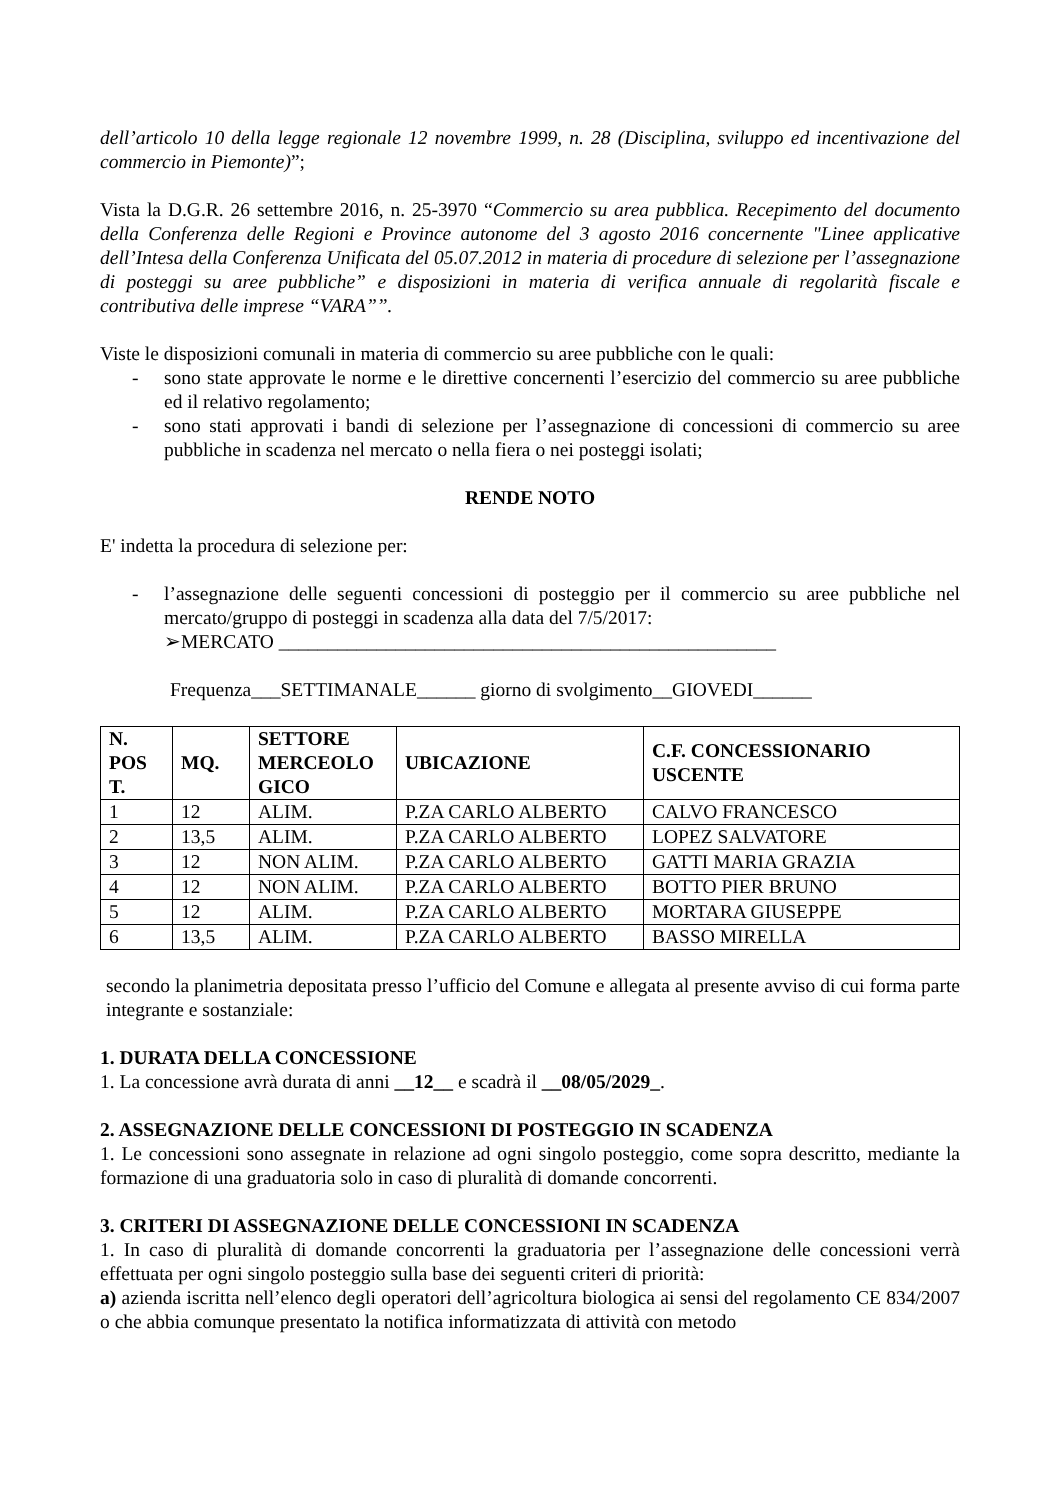dell’articolo 10 della legge regionale 12 novembre 1999, n. 28 (Disciplina, sviluppo ed incentivazione del commercio in Piemonte)”;
Vista la D.G.R. 26 settembre 2016, n. 25-3970 “Commercio su area pubblica. Recepimento del documento della Conferenza delle Regioni e Province autonome del 3 agosto 2016 concernente "Linee applicative dell’Intesa della Conferenza Unificata del 05.07.2012 in materia di procedure di selezione per l’assegnazione di posteggi su aree pubbliche” e disposizioni in materia di verifica annuale di regolarità fiscale e contributiva delle imprese “VARA””.
Viste le disposizioni comunali in materia di commercio su aree pubbliche con le quali:
- sono state approvate le norme e le direttive concernenti l’esercizio del commercio su aree pubbliche ed il relativo regolamento;
- sono stati approvati i bandi di selezione per l’assegnazione di concessioni di commercio su aree pubbliche in scadenza nel mercato o nella fiera o nei posteggi isolati;
RENDE NOTO
E' indetta la procedura di selezione per:
- l’assegnazione delle seguenti concessioni di posteggio per il commercio su aree pubbliche nel mercato/gruppo di posteggi in scadenza alla data del 7/5/2017:
➢MERCATO ___________________________________________________
Frequenza___SETTIMANALE______ giorno di svolgimento__GIOVEDI______
| N. POS T. | MQ. | SETTORE MERCEOLO GICO | UBICAZIONE | C.F. CONCESSIONARIO USCENTE |
| --- | --- | --- | --- | --- |
| 1 | 12 | ALIM. | P.ZA CARLO ALBERTO | CALVO FRANCESCO |
| 2 | 13,5 | ALIM. | P.ZA CARLO ALBERTO | LOPEZ SALVATORE |
| 3 | 12 | NON ALIM. | P.ZA CARLO ALBERTO | GATTI MARIA GRAZIA |
| 4 | 12 | NON ALIM. | P.ZA CARLO ALBERTO | BOTTO PIER BRUNO |
| 5 | 12 | ALIM. | P.ZA CARLO ALBERTO | MORTARA GIUSEPPE |
| 6 | 13,5 | ALIM. | P.ZA CARLO ALBERTO | BASSO MIRELLA |
secondo la planimetria depositata presso l’ufficio del Comune e allegata al presente avviso di cui forma parte integrante e sostanziale:
1. DURATA DELLA CONCESSIONE
1. La concessione avrà durata di anni __12__ e scadrà il __08/05/2029_.
2. ASSEGNAZIONE DELLE CONCESSIONI DI POSTEGGIO IN SCADENZA
1. Le concessioni sono assegnate in relazione ad ogni singolo posteggio, come sopra descritto, mediante la formazione di una graduatoria solo in caso di pluralità di domande concorrenti.
3. CRITERI DI ASSEGNAZIONE DELLE CONCESSIONI IN SCADENZA
1. In caso di pluralità di domande concorrenti la graduatoria per l’assegnazione delle concessioni verrà effettuata per ogni singolo posteggio sulla base dei seguenti criteri di priorità:
a) azienda iscritta nell’elenco degli operatori dell’agricoltura biologica ai sensi del regolamento CE 834/2007 o che abbia comunque presentato la notifica informatizzata di attività con metodo